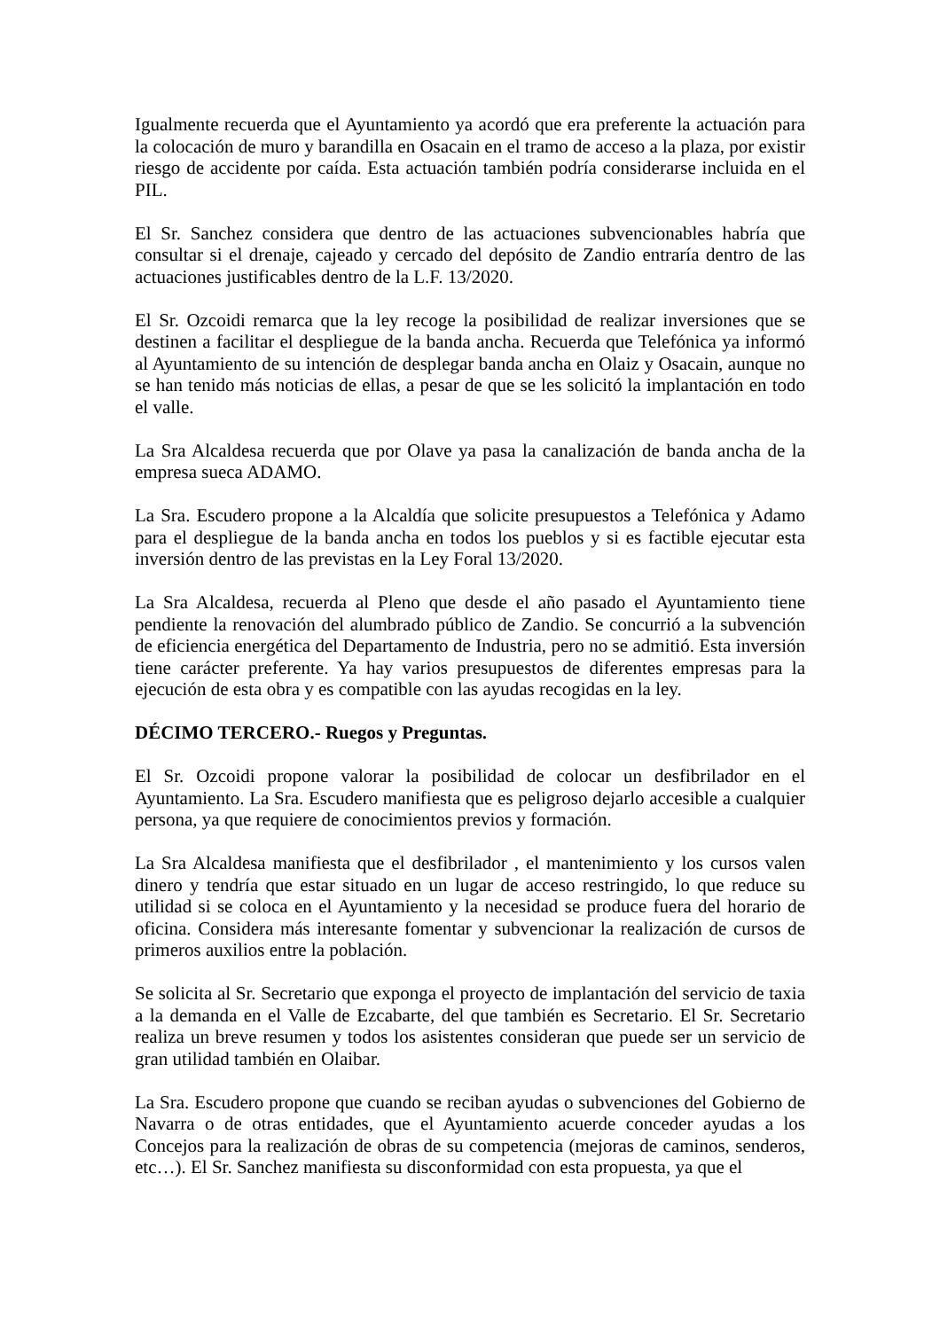Igualmente recuerda que el Ayuntamiento ya acordó que era preferente la actuación para la colocación de muro y barandilla en Osacain en el tramo de acceso a la plaza, por existir riesgo de accidente por caída. Esta actuación también podría considerarse incluida en el PIL.
El Sr. Sanchez considera que dentro de las actuaciones subvencionables habría que consultar si el drenaje, cajeado y cercado del depósito de Zandio entraría dentro de las actuaciones justificables dentro de la L.F. 13/2020.
El Sr. Ozcoidi remarca que la ley recoge la posibilidad de realizar inversiones que se destinen a facilitar el despliegue de la banda ancha. Recuerda que Telefónica ya informó al Ayuntamiento de su intención de desplegar banda ancha en Olaiz y Osacain, aunque no se han tenido más noticias de ellas, a pesar de que se les solicitó la implantación en todo el valle.
La Sra Alcaldesa recuerda que por Olave ya pasa la canalización de banda ancha de la empresa sueca ADAMO.
La Sra. Escudero propone a la Alcaldía que solicite presupuestos a Telefónica y Adamo para el despliegue de la banda ancha en todos los pueblos y si es factible ejecutar esta inversión dentro de las previstas en la Ley Foral 13/2020.
La Sra Alcaldesa, recuerda al Pleno que desde el año pasado el Ayuntamiento tiene pendiente la renovación del alumbrado público de Zandio. Se concurrió a la subvención de eficiencia energética del Departamento de Industria, pero no se admitió. Esta inversión tiene carácter preferente. Ya hay varios presupuestos de diferentes empresas para la ejecución de esta obra y es compatible con las ayudas recogidas en la ley.
DÉCIMO TERCERO.- Ruegos y Preguntas.
El Sr. Ozcoidi propone valorar la posibilidad de colocar un desfibrilador en el Ayuntamiento. La Sra. Escudero manifiesta que es peligroso dejarlo accesible a cualquier persona, ya que requiere de conocimientos previos y formación.
La Sra Alcaldesa manifiesta que el desfibrilador , el mantenimiento y los cursos valen dinero y tendría que estar situado en un lugar de acceso restringido, lo que reduce su utilidad si se coloca en el Ayuntamiento y la necesidad se produce fuera del horario de oficina. Considera más interesante fomentar y subvencionar la realización de cursos de primeros auxilios entre la población.
Se solicita al Sr. Secretario que exponga el proyecto de implantación del servicio de taxia a la demanda en el Valle de Ezcabarte, del que también es Secretario. El Sr. Secretario realiza un breve resumen y todos los asistentes consideran que puede ser un servicio de gran utilidad también en Olaibar.
La Sra. Escudero propone que cuando se reciban ayudas o subvenciones del Gobierno de Navarra o de otras entidades, que el Ayuntamiento acuerde conceder ayudas a los Concejos para la realización de obras de su competencia (mejoras de caminos, senderos, etc…). El Sr. Sanchez manifiesta su disconformidad con esta propuesta, ya que el